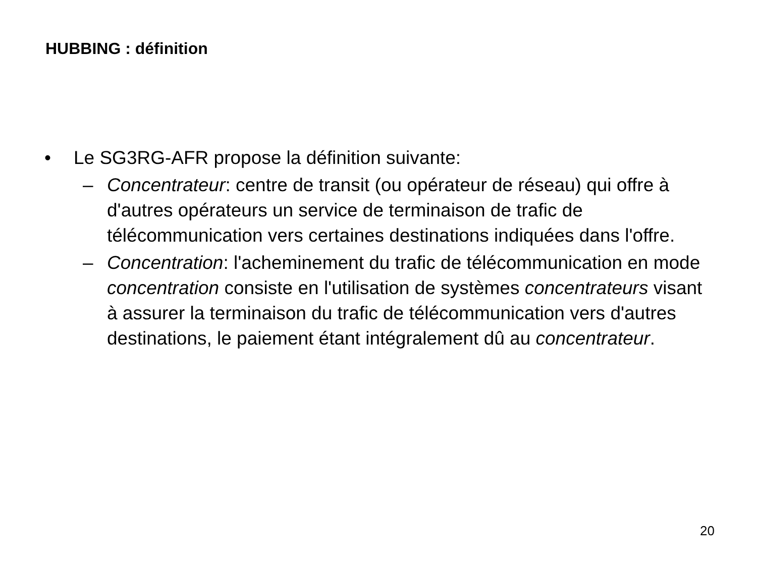HUBBING : définition
• Le SG3RG-AFR propose la définition suivante:
– Concentrateur: centre de transit (ou opérateur de réseau) qui offre à d'autres opérateurs un service de terminaison de trafic de télécommunication vers certaines destinations indiquées dans l'offre.
– Concentration: l'acheminement du trafic de télécommunication en mode concentration consiste en l'utilisation de systèmes concentrateurs visant à assurer la terminaison du trafic de télécommunication vers d'autres destinations, le paiement étant intégralement dû au concentrateur.
20